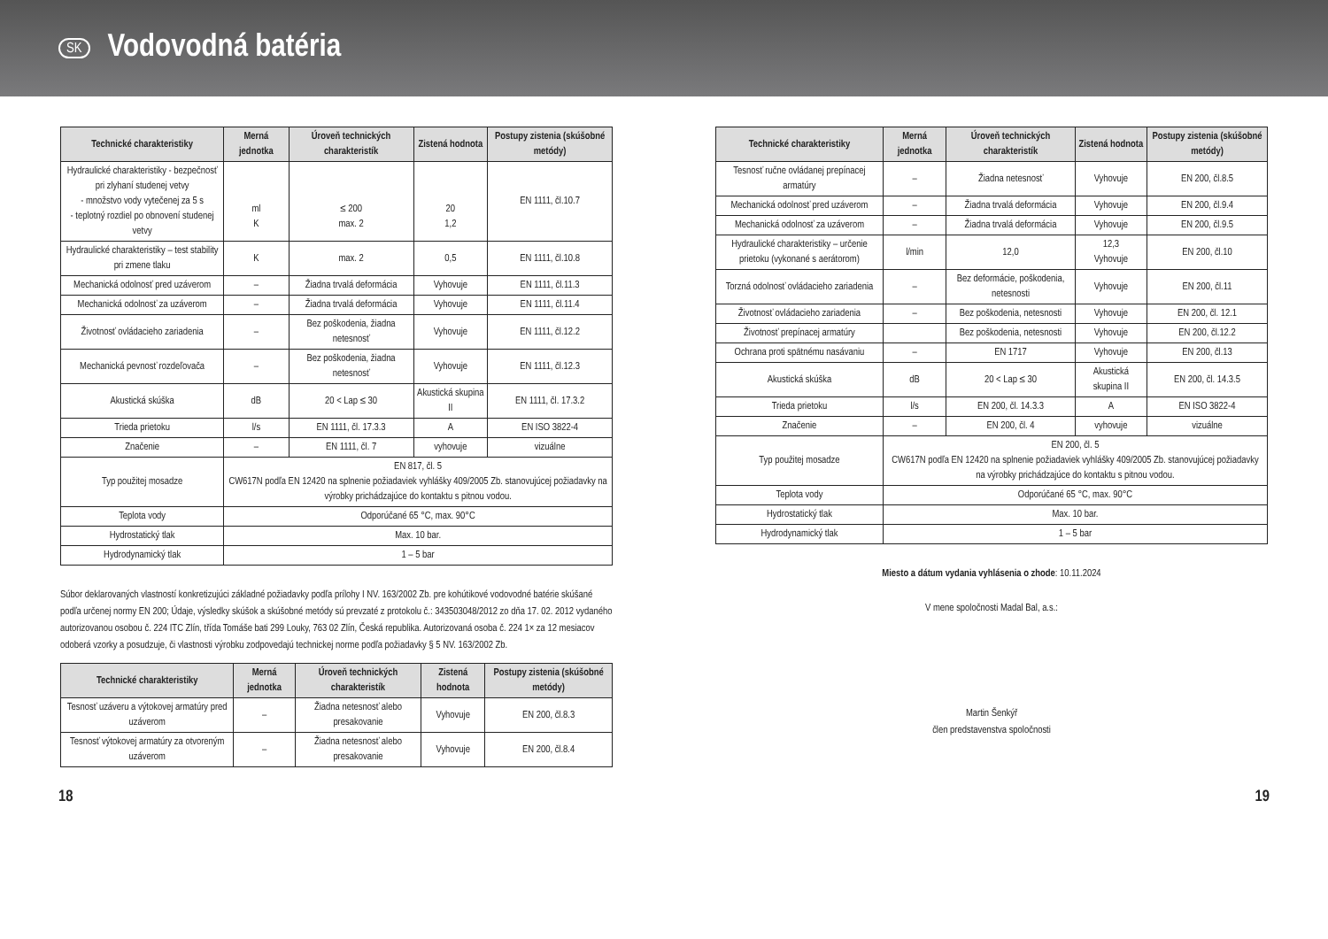SK
Vodovodná batéria
| Technické charakteristiky | Merná jednotka | Úroveň technických charakteristík | Zistená hodnota | Postupy zistenia (skúšobné metódy) |
| --- | --- | --- | --- | --- |
| Hydraulické charakteristiky - bezpečnosť pri zlyhaní studenej vetvy - množstvo vody vytečenej za 5 s - teplotný rozdiel po obnovení studenej vetvy | ml K | ≤ 200 max. 2 | 20 1,2 | EN 1111, čl.10.7 |
| Hydraulické charakteristiky – test stability pri zmene tlaku | K | max. 2 | 0,5 | EN 1111, čl.10.8 |
| Mechanická odolnosť pred uzáverom | – | Žiadna trvalá deformácia | Vyhovuje | EN 1111, čl.11.3 |
| Mechanická odolnosť za uzáverom | – | Žiadna trvalá deformácia | Vyhovuje | EN 1111, čl.11.4 |
| Životnosť ovládacieho zariadenia | – | Bez poškodenia, žiadna netesnosť | Vyhovuje | EN 1111, čl.12.2 |
| Mechanická pevnosť rozdeľovača | – | Bez poškodenia, žiadna netesnosť | Vyhovuje | EN 1111, čl.12.3 |
| Akustická skúška | dB | 20 < Lap ≤ 30 | Akustická skupina II | EN 1111, čl. 17.3.2 |
| Trieda prietoku | l/s | EN 1111, čl. 17.3.3 | A | EN ISO 3822-4 |
| Značenie | – | EN 1111, čl. 7 | vyhovuje | vizuálne |
| Typ použitej mosadze | EN 817, čl. 5 CW617N podľa EN 12420 na splnenie požiadaviek vyhlášky 409/2005 Zb. stanovujúcej požiadavky na výrobky prichádzajúce do kontaktu s pitnou vodou. | | | |
| Teplota vody | Odporúčané 65 °C, max. 90°C | | | |
| Hydrostatický tlak | Max. 10 bar. | | | |
| Hydrodynamický tlak | 1 – 5 bar | | | |
Súbor deklarovaných vlastností konkretizujúci základné požiadavky podľa prílohy I NV. 163/2002 Zb. pre kohútikové vodovodné batérie skúšané podľa určenej normy EN 200; Údaje, výsledky skúšok a skúšobné metódy sú prevzaté z protokolu č.: 343503048/2012 zo dňa 17. 02. 2012 vydaného autorizovanou osobou č. 224 ITC Zlín, třída Tomáše bati 299 Louky, 763 02 Zlín, Česká republika. Autorizovaná osoba č. 224 1× za 12 mesiacov odoberá vzorky a posudzuje, či vlastnosti výrobku zodpovedajú technickej norme podľa požiadavky § 5 NV. 163/2002 Zb.
| Technické charakteristiky | Merná jednotka | Úroveň technických charakteristík | Zistená hodnota | Postupy zistenia (skúšobné metódy) |
| --- | --- | --- | --- | --- |
| Tesnosť uzáveru a výtokovej armatúry pred uzáverom | – | Žiadna netesnosť alebo presakovanie | Vyhovuje | EN 200, čl.8.3 |
| Tesnosť výtokovej armatúry za otvoreným uzáverom | – | Žiadna netesnosť alebo presakovanie | Vyhovuje | EN 200, čl.8.4 |
| Technické charakteristiky | Merná jednotka | Úroveň technických charakteristík | Zistená hodnota | Postupy zistenia (skúšobné metódy) |
| --- | --- | --- | --- | --- |
| Tesnosť ručne ovládanej prepínacej armatúry | – | Žiadna netesnosť | Vyhovuje | EN 200, čl.8.5 |
| Mechanická odolnosť pred uzáverom | – | Žiadna trvalá deformácia | Vyhovuje | EN 200, čl.9.4 |
| Mechanická odolnosť za uzáverom | – | Žiadna trvalá deformácia | Vyhovuje | EN 200, čl.9.5 |
| Hydraulické charakteristiky – určenie prietoku (vykonané s aerátorom) | l/min | 12,0 | 12,3 Vyhovuje | EN 200, čl.10 |
| Torzná odolnosť ovládacieho zariadenia | – | Bez deformácie, poškodenia, netesnosti | Vyhovuje | EN 200, čl.11 |
| Životnosť ovládacieho zariadenia | – | Bez poškodenia, netesnosti | Vyhovuje | EN 200, čl. 12.1 |
| Životnosť prepínacej armatúry | | Bez poškodenia, netesnosti | Vyhovuje | EN 200, čl.12.2 |
| Ochrana proti spätnému nasávaniu | – | EN 1717 | Vyhovuje | EN 200, čl.13 |
| Akustická skúška | dB | 20 < Lap ≤ 30 | Akustická skupina II | EN 200, čl. 14.3.5 |
| Trieda prietoku | l/s | EN 200, čl. 14.3.3 | A | EN ISO 3822-4 |
| Značenie | – | EN 200, čl. 4 | vyhovuje | vizuálne |
| Typ použitej mosadze | EN 200, čl. 5 CW617N podľa EN 12420 na splnenie požiadaviek vyhlášky 409/2005 Zb. stanovujúcej požiadavky na výrobky prichádzajúce do kontaktu s pitnou vodou. | | | |
| Teplota vody | Odporúčané 65 °C, max. 90°C | | | |
| Hydrostatický tlak | Max. 10 bar. | | | |
| Hydrodynamický tlak | 1 – 5 bar | | | |
Miesto a dátum vydania vyhlásenia o zhode: 10.11.2024
V mene spoločnosti Madal Bal, a.s.:
Martin Šenkýř
člen predstavenstva spoločnosti
18 19